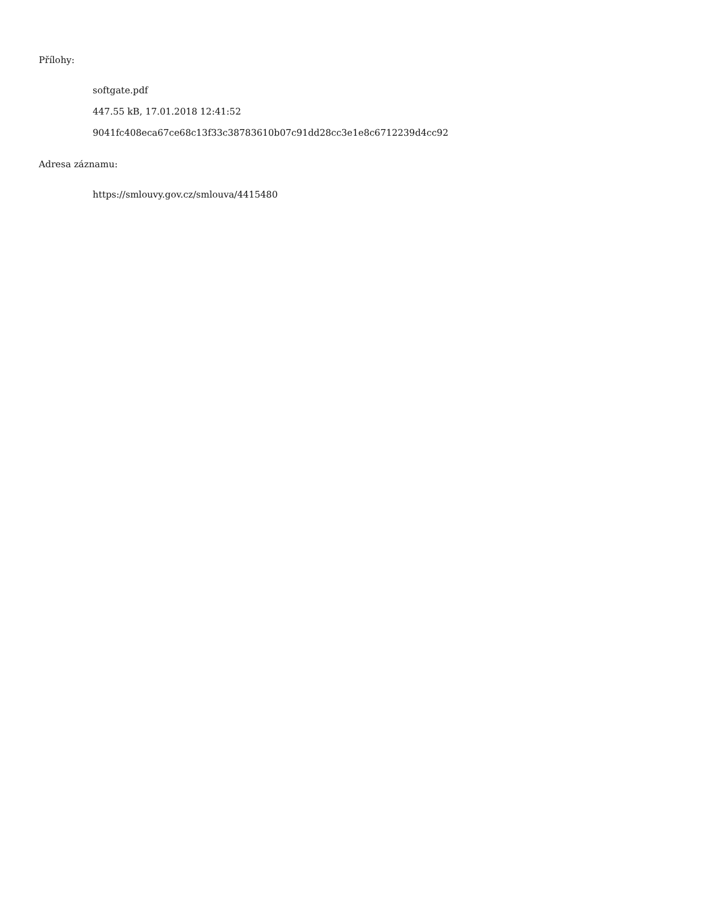Přílohy:
softgate.pdf
447.55 kB, 17.01.2018 12:41:52
9041fc408eca67ce68c13f33c38783610b07c91dd28cc3e1e8c6712239d4cc92
Adresa záznamu:
https://smlouvy.gov.cz/smlouva/4415480